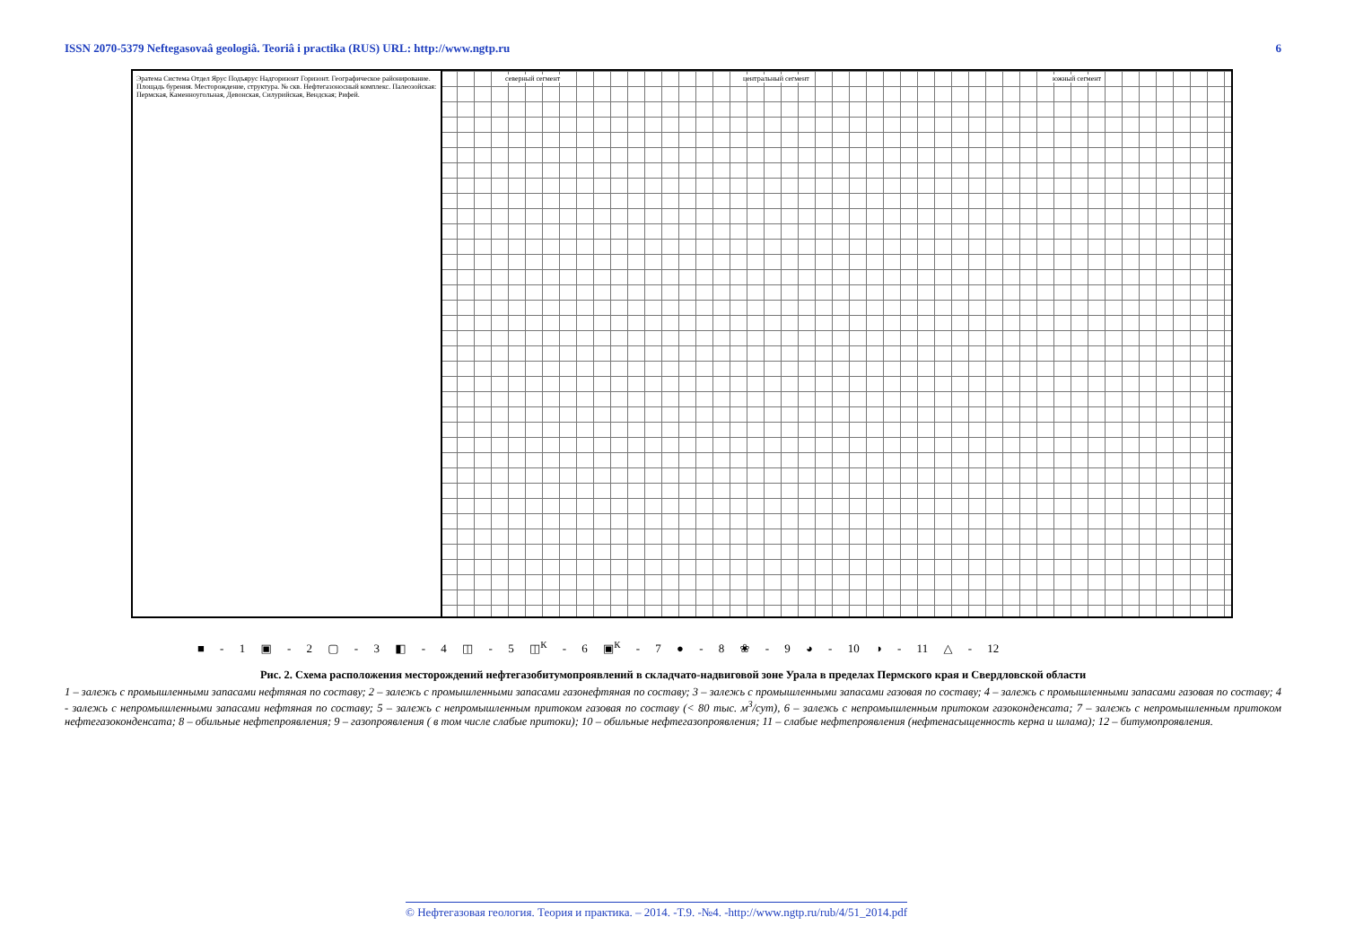ISSN 2070-5379 Neftegasovaâ geologiâ. Teoriâ i practika (RUS) URL: http://www.ngtp.ru 6
Эратема Система Отдел Ярус Подъярус Надгоризонт Горизонт. Географическое районирование. Площадь бурения. Месторождение, структура. № скв. Нефтегазоносный комплекс. Палеозойская: Пермская, Каменноугольная, Девонская, Силурийская, Вендская; Рифей.
северный сегмент центральный сегмент южный сегмент
■ - 1 ▣ - 2 ▢ - 3 ◧ - 4 ◫ - 5 ◫<sup>К</sup> - 6 ▣<sup>К</sup> - 7 ● - 8 ❀ - 9 ◕ - 10 ◑ - 11 △ - 12
Рис. 2. Схема расположения месторождений нефтегазобитумопроявлений в складчато-надвиговой зоне Урала в пределах Пермского края и Свердловской области
1 – залежь с промышленными запасами нефтяная по составу; 2 – залежь с промышленными запасами газонефтяная по составу; 3 – залежь с промышленными запасами газовая по составу; 4 – залежь с промышленными запасами газовая по составу; 4 - залежь с непромышленными запасами нефтяная по составу; 5 – залежь с непромышленным притоком газовая по составу (< 80 тыс. м<sup>3</sup>/сут), 6 – залежь с непромышленным притоком газоконденсата; 7 – залежь с непромышленным притоком нефтегазоконденсата; 8 – обильные нефтепроявления; 9 – газопроявления ( в том числе слабые притоки); 10 – обильные нефтегазопроявления; 11 – слабые нефтепроявления (нефтенасыщенность керна и шлама); 12 – битумопроявления.
© Нефтегазовая геология. Теория и практика. – 2014. -Т.9. -№4. -http://www.ngtp.ru/rub/4/51_2014.pdf